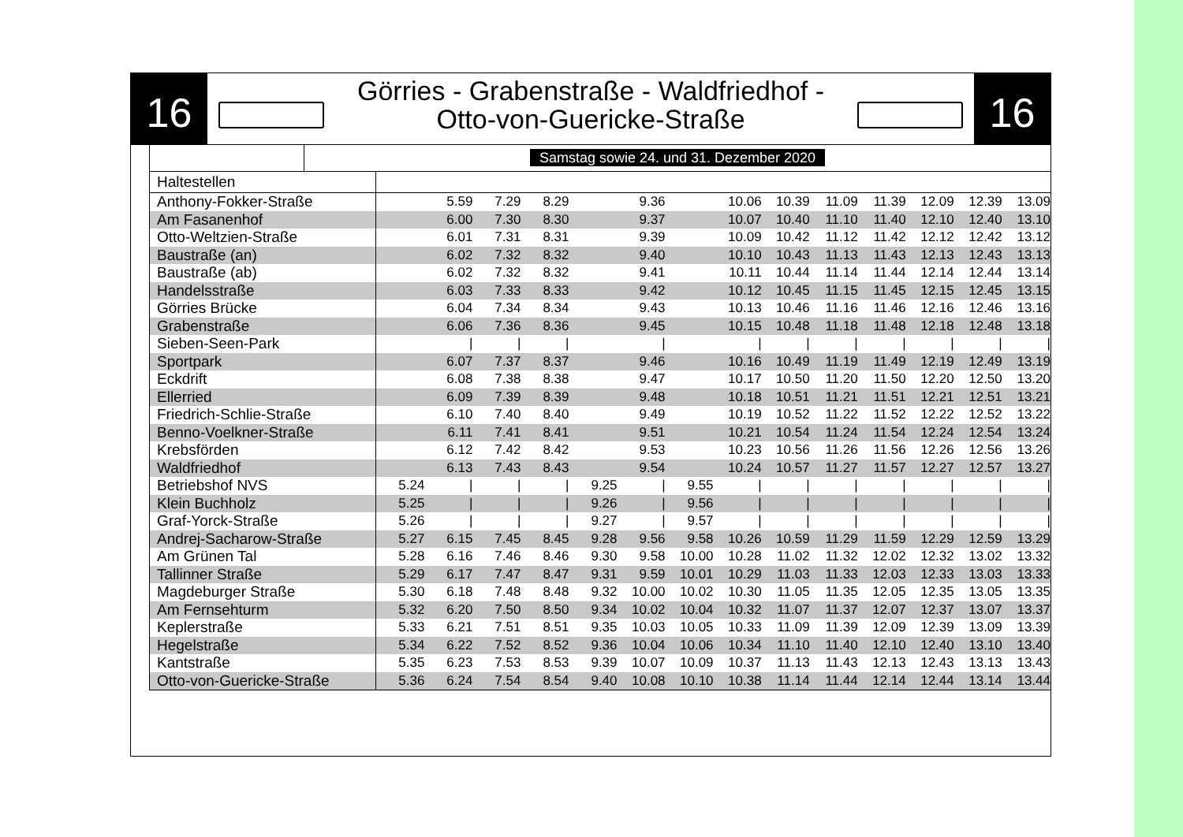16
Görries - Grabenstraße - Waldfriedhof -
Otto-von-Guericke-Straße
16
Samstag sowie 24. und 31. Dezember 2020
| Haltestellen | | | | | | | | | | | | | | |
| --- | --- | --- | --- | --- | --- | --- | --- | --- | --- | --- | --- | --- | --- | --- |
| Anthony-Fokker-Straße | | 5.59 | 7.29 | 8.29 | | 9.36 | | 10.06 | 10.39 | 11.09 | 11.39 | 12.09 | 12.39 | 13.09 |
| Am Fasanenhof | | 6.00 | 7.30 | 8.30 | | 9.37 | | 10.07 | 10.40 | 11.10 | 11.40 | 12.10 | 12.40 | 13.10 |
| Otto-Weltzien-Straße | | 6.01 | 7.31 | 8.31 | | 9.39 | | 10.09 | 10.42 | 11.12 | 11.42 | 12.12 | 12.42 | 13.12 |
| Baustraße (an) | | 6.02 | 7.32 | 8.32 | | 9.40 | | 10.10 | 10.43 | 11.13 | 11.43 | 12.13 | 12.43 | 13.13 |
| Baustraße (ab) | | 6.02 | 7.32 | 8.32 | | 9.41 | | 10.11 | 10.44 | 11.14 | 11.44 | 12.14 | 12.44 | 13.14 |
| Handelsstraße | | 6.03 | 7.33 | 8.33 | | 9.42 | | 10.12 | 10.45 | 11.15 | 11.45 | 12.15 | 12.45 | 13.15 |
| Görries Brücke | | 6.04 | 7.34 | 8.34 | | 9.43 | | 10.13 | 10.46 | 11.16 | 11.46 | 12.16 | 12.46 | 13.16 |
| Grabenstraße | | 6.06 | 7.36 | 8.36 | | 9.45 | | 10.15 | 10.48 | 11.18 | 11.48 | 12.18 | 12.48 | 13.18 |
| Sieben-Seen-Park | | / | / | / | | / | | / | / | / | / | / | / | / |
| Sportpark | | 6.07 | 7.37 | 8.37 | | 9.46 | | 10.16 | 10.49 | 11.19 | 11.49 | 12.19 | 12.49 | 13.19 |
| Eckdrift | | 6.08 | 7.38 | 8.38 | | 9.47 | | 10.17 | 10.50 | 11.20 | 11.50 | 12.20 | 12.50 | 13.20 |
| Ellerried | | 6.09 | 7.39 | 8.39 | | 9.48 | | 10.18 | 10.51 | 11.21 | 11.51 | 12.21 | 12.51 | 13.21 |
| Friedrich-Schlie-Straße | | 6.10 | 7.40 | 8.40 | | 9.49 | | 10.19 | 10.52 | 11.22 | 11.52 | 12.22 | 12.52 | 13.22 |
| Benno-Voelkner-Straße | | 6.11 | 7.41 | 8.41 | | 9.51 | | 10.21 | 10.54 | 11.24 | 11.54 | 12.24 | 12.54 | 13.24 |
| Krebsförden | | 6.12 | 7.42 | 8.42 | | 9.53 | | 10.23 | 10.56 | 11.26 | 11.56 | 12.26 | 12.56 | 13.26 |
| Waldfriedhof | | 6.13 | 7.43 | 8.43 | | 9.54 | | 10.24 | 10.57 | 11.27 | 11.57 | 12.27 | 12.57 | 13.27 |
| Betriebshof NVS | 5.24 | / | / | / | 9.25 | / | 9.55 | / | / | / | / | / | / | / |
| Klein Buchholz | 5.25 | / | / | / | 9.26 | / | 9.56 | / | / | / | / | / | / | / |
| Graf-Yorck-Straße | 5.26 | / | / | / | 9.27 | / | 9.57 | / | / | / | / | / | / | / |
| Andrej-Sacharow-Straße | 5.27 | 6.15 | 7.45 | 8.45 | 9.28 | 9.56 | 9.58 | 10.26 | 10.59 | 11.29 | 11.59 | 12.29 | 12.59 | 13.29 |
| Am Grünen Tal | 5.28 | 6.16 | 7.46 | 8.46 | 9.30 | 9.58 | 10.00 | 10.28 | 11.02 | 11.32 | 12.02 | 12.32 | 13.02 | 13.32 |
| Tallinner Straße | 5.29 | 6.17 | 7.47 | 8.47 | 9.31 | 9.59 | 10.01 | 10.29 | 11.03 | 11.33 | 12.03 | 12.33 | 13.03 | 13.33 |
| Magdeburger Straße | 5.30 | 6.18 | 7.48 | 8.48 | 9.32 | 10.00 | 10.02 | 10.30 | 11.05 | 11.35 | 12.05 | 12.35 | 13.05 | 13.35 |
| Am Fernsehturm | 5.32 | 6.20 | 7.50 | 8.50 | 9.34 | 10.02 | 10.04 | 10.32 | 11.07 | 11.37 | 12.07 | 12.37 | 13.07 | 13.37 |
| Keplerstraße | 5.33 | 6.21 | 7.51 | 8.51 | 9.35 | 10.03 | 10.05 | 10.33 | 11.09 | 11.39 | 12.09 | 12.39 | 13.09 | 13.39 |
| Hegelstraße | 5.34 | 6.22 | 7.52 | 8.52 | 9.36 | 10.04 | 10.06 | 10.34 | 11.10 | 11.40 | 12.10 | 12.40 | 13.10 | 13.40 |
| Kantstraße | 5.35 | 6.23 | 7.53 | 8.53 | 9.39 | 10.07 | 10.09 | 10.37 | 11.13 | 11.43 | 12.13 | 12.43 | 13.13 | 13.43 |
| Otto-von-Guericke-Straße | 5.36 | 6.24 | 7.54 | 8.54 | 9.40 | 10.08 | 10.10 | 10.38 | 11.14 | 11.44 | 12.14 | 12.44 | 13.14 | 13.44 |